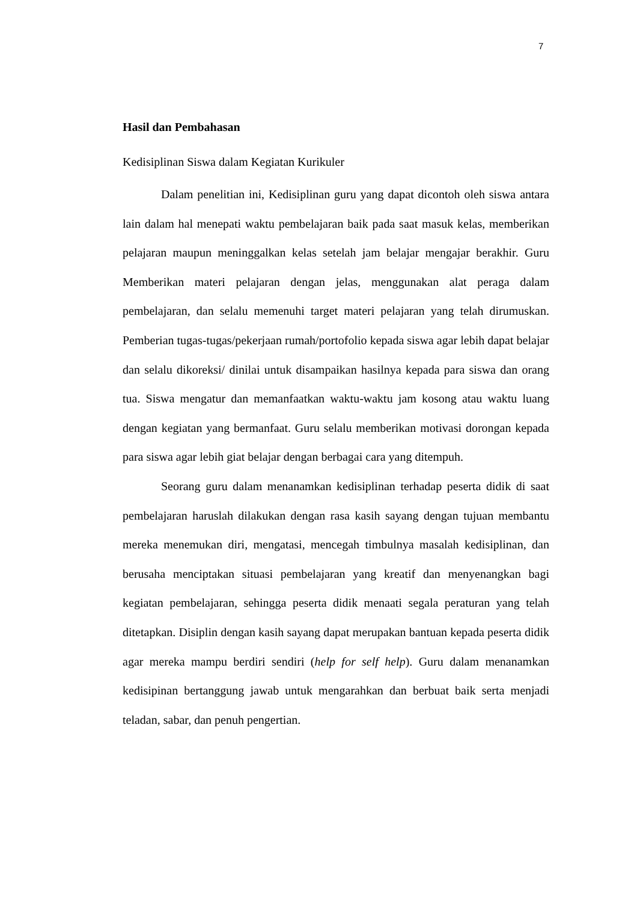7
Hasil dan Pembahasan
Kedisiplinan Siswa dalam Kegiatan Kurikuler
Dalam penelitian ini, Kedisiplinan guru yang dapat dicontoh oleh siswa antara lain dalam hal menepati waktu pembelajaran baik pada saat masuk kelas, memberikan pelajaran maupun meninggalkan kelas setelah jam belajar mengajar berakhir. Guru Memberikan materi pelajaran dengan jelas, menggunakan alat peraga dalam pembelajaran, dan selalu memenuhi target materi pelajaran yang telah dirumuskan. Pemberian tugas-tugas/pekerjaan rumah/portofolio kepada siswa agar lebih dapat belajar dan selalu dikoreksi/ dinilai untuk disampaikan hasilnya kepada para siswa dan orang tua. Siswa mengatur dan memanfaatkan waktu-waktu jam kosong atau waktu luang dengan kegiatan yang bermanfaat. Guru selalu memberikan motivasi dorongan kepada para siswa agar lebih giat belajar dengan berbagai cara yang ditempuh.
Seorang guru dalam menanamkan kedisiplinan terhadap peserta didik di saat pembelajaran haruslah dilakukan dengan rasa kasih sayang dengan tujuan membantu mereka menemukan diri, mengatasi, mencegah timbulnya masalah kedisiplinan, dan berusaha menciptakan situasi pembelajaran yang kreatif dan menyenangkan bagi kegiatan pembelajaran, sehingga peserta didik menaati segala peraturan yang telah ditetapkan. Disiplin dengan kasih sayang dapat merupakan bantuan kepada peserta didik agar mereka mampu berdiri sendiri (help for self help). Guru dalam menanamkan kedisipinan bertanggung jawab untuk mengarahkan dan berbuat baik serta menjadi teladan, sabar, dan penuh pengertian.